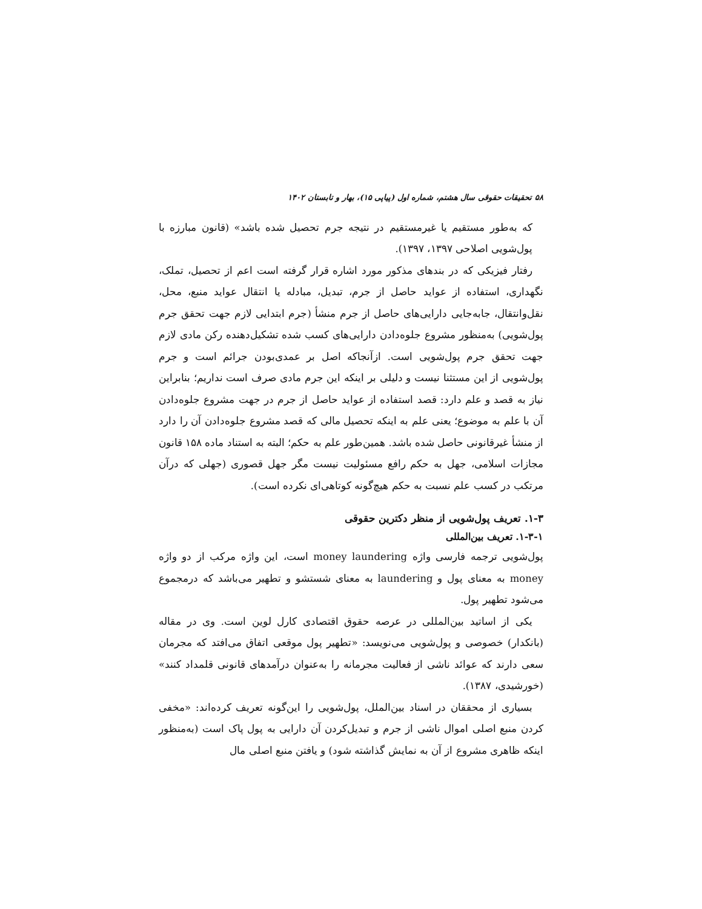۵۸ تحقیقات حقوقی سال هشتم، شماره اول (پیاپی ۱۵)، بهار و تابستان ۱۴۰۲
که به‌طور مستقیم یا غیرمستقیم در نتیجه جرم تحصیل شده باشد» (قانون مبارزه با پول‌شویی اصلاحی ۱۳۹۷، ۱۳۹۷).
رفتار فیزیکی که در بندهای مذکور مورد اشاره قرار گرفته است اعم از تحصیل، تملک، نگهداری، استفاده از عواید حاصل از جرم، تبدیل، مبادله یا انتقال عواید منبع، محل، نقل‌وانتقال، جابه‌جایی دارایی‌های حاصل از جرم منشأ (جرم ابتدایی لازم جهت تحقق جرم پول‌شویی) به‌منظور مشروع جلوه‌دادن دارایی‌های کسب شده تشکیل‌دهنده رکن مادی لازم جهت تحقق جرم پول‌شویی است. ازآنجاکه اصل بر عمدی‌بودن جرائم است و جرم پول‌شویی از این مستثنا نیست و دلیلی بر اینکه این جرم مادی صرف است نداریم؛ بنابراین نیاز به قصد و علم دارد: قصد استفاده از عواید حاصل از جرم در جهت مشروع جلوه‌دادن آن با علم به موضوع؛ یعنی علم به اینکه تحصیل مالی که قصد مشروع جلوه‌دادن آن را دارد از منشأ غیرقانونی حاصل شده باشد. همین‌طور علم به حکم؛ البته به استناد ماده ۱۵۸ قانون مجازات اسلامی، جهل به حکم رافع مسئولیت نیست مگر جهل قصوری (جهلی که درآن مرتکب در کسب علم نسبت به حکم هیچ‌گونه کوتاهی‌ای نکرده است).
۱-۳. تعریف پول‌شویی از منظر دکترین حقوقی
۱-۳-۱. تعریف بین‌المللی
پول‌شویی ترجمه فارسی واژه money laundering است، این واژه مرکب از دو واژه money به معنای پول و laundering به معنای شستشو و تطهیر می‌باشد که درمجموع می‌شود تطهیر پول.
یکی از اساتید بین‌المللی در عرصه حقوق اقتصادی کارل لوین است. وی در مقاله (بانکدار) خصوصی و پول‌شویی می‌نویسد: «تطهیر پول موقعی اتفاق می‌افتد که مجرمان سعی دارند که عوائد ناشی از فعالیت مجرمانه را به‌عنوان درآمدهای قانونی قلمداد کنند» (خورشیدی، ۱۳۸۷).
بسیاری از محققان در اسناد بین‌الملل، پول‌شویی را این‌گونه تعریف کرده‌اند: «مخفی کردن منبع اصلی اموال ناشی از جرم و تبدیل‌کردن آن دارایی به پول پاک است (به‌منظور اینکه ظاهری مشروع از آن به نمایش گذاشته شود) و یافتن منبع اصلی مال